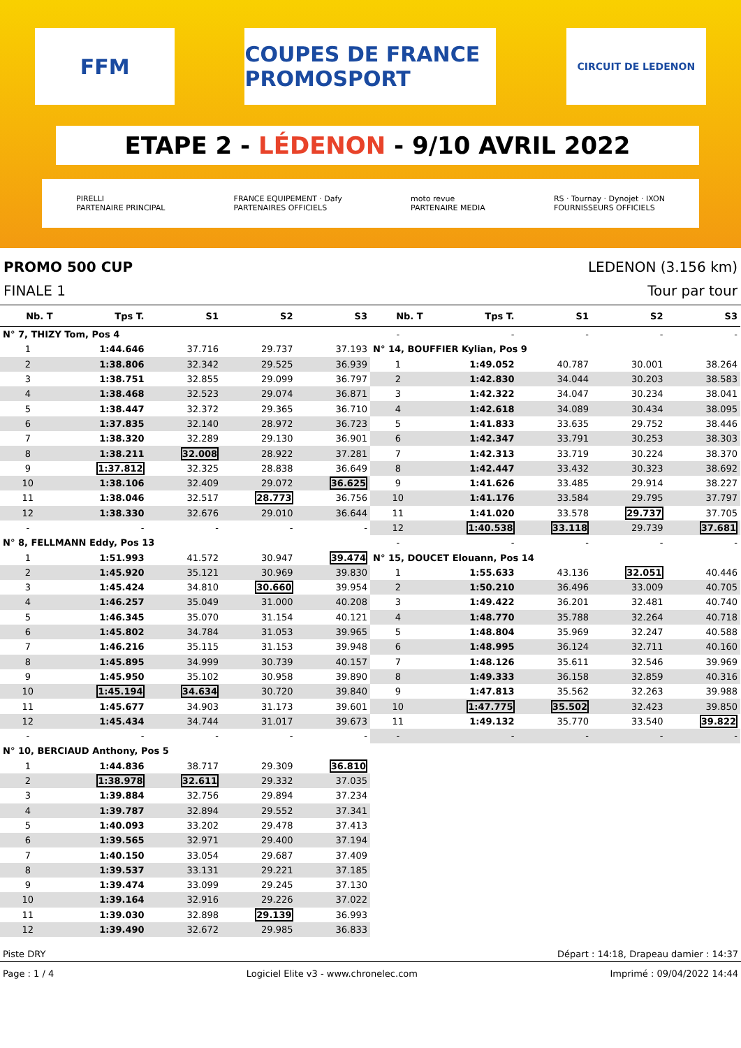FFM COUPES DE FRANCE PROMOSPORT
CIRCUIT DE LEDENON
ETAPE 2 - LÉDENON - 9/10 AVRIL 2022
PIRELLI
PARTENAIRE PRINCIPAL FRANCE EQUIPEMENT · Dafy
PARTENAIRES OFFICIELS moto revue
PARTENAIRE MEDIA RS · Tournay · Dynojet · IXON
FOURNISSEURS OFFICIELS
PROMO 500 CUP LEDENON (3.156 km)
FINALE 1 Tour par tour
| Nb. T | Tps T. | S1 | S2 | S3 |
| --- | --- | --- | --- | --- |
| N° 7, THIZY Tom, Pos 4 | | | | |
| 1 | 1:44.646 | 37.716 | 29.737 | 37.193 |
| 2 | 1:38.806 | 32.342 | 29.525 | 36.939 |
| 3 | 1:38.751 | 32.855 | 29.099 | 36.797 |
| 4 | 1:38.468 | 32.523 | 29.074 | 36.871 |
| 5 | 1:38.447 | 32.372 | 29.365 | 36.710 |
| 6 | 1:37.835 | 32.140 | 28.972 | 36.723 |
| 7 | 1:38.320 | 32.289 | 29.130 | 36.901 |
| 8 | 1:38.211 | 32.008 | 28.922 | 37.281 |
| 9 | 1:37.812 | 32.325 | 28.838 | 36.649 |
| 10 | 1:38.106 | 32.409 | 29.072 | 36.625 |
| 11 | 1:38.046 | 32.517 | 28.773 | 36.756 |
| 12 | 1:38.330 | 32.676 | 29.010 | 36.644 |
| - | - | - | - | - |
| N° 8, FELLMANN Eddy, Pos 13 | | | | |
| 1 | 1:51.993 | 41.572 | 30.947 | 39.474 |
| 2 | 1:45.920 | 35.121 | 30.969 | 39.830 |
| 3 | 1:45.424 | 34.810 | 30.660 | 39.954 |
| 4 | 1:46.257 | 35.049 | 31.000 | 40.208 |
| 5 | 1:46.345 | 35.070 | 31.154 | 40.121 |
| 6 | 1:45.802 | 34.784 | 31.053 | 39.965 |
| 7 | 1:46.216 | 35.115 | 31.153 | 39.948 |
| 8 | 1:45.895 | 34.999 | 30.739 | 40.157 |
| 9 | 1:45.950 | 35.102 | 30.958 | 39.890 |
| 10 | 1:45.194 | 34.634 | 30.720 | 39.840 |
| 11 | 1:45.677 | 34.903 | 31.173 | 39.601 |
| 12 | 1:45.434 | 34.744 | 31.017 | 39.673 |
| - | - | - | - | - |
| N° 10, BERCIAUD Anthony, Pos 5 | | | | |
| 1 | 1:44.836 | 38.717 | 29.309 | 36.810 |
| 2 | 1:38.978 | 32.611 | 29.332 | 37.035 |
| 3 | 1:39.884 | 32.756 | 29.894 | 37.234 |
| 4 | 1:39.787 | 32.894 | 29.552 | 37.341 |
| 5 | 1:40.093 | 33.202 | 29.478 | 37.413 |
| 6 | 1:39.565 | 32.971 | 29.400 | 37.194 |
| 7 | 1:40.150 | 33.054 | 29.687 | 37.409 |
| 8 | 1:39.537 | 33.131 | 29.221 | 37.185 |
| 9 | 1:39.474 | 33.099 | 29.245 | 37.130 |
| 10 | 1:39.164 | 32.916 | 29.226 | 37.022 |
| 11 | 1:39.030 | 32.898 | 29.139 | 36.993 |
| 12 | 1:39.490 | 32.672 | 29.985 | 36.833 |
| Nb. T | Tps T. | S1 | S2 | S3 |
| --- | --- | --- | --- | --- |
| - | - | - | - | - |
| N° 14, BOUFFIER Kylian, Pos 9 | | | | |
| 1 | 1:49.052 | 40.787 | 30.001 | 38.264 |
| 2 | 1:42.830 | 34.044 | 30.203 | 38.583 |
| 3 | 1:42.322 | 34.047 | 30.234 | 38.041 |
| 4 | 1:42.618 | 34.089 | 30.434 | 38.095 |
| 5 | 1:41.833 | 33.635 | 29.752 | 38.446 |
| 6 | 1:42.347 | 33.791 | 30.253 | 38.303 |
| 7 | 1:42.313 | 33.719 | 30.224 | 38.370 |
| 8 | 1:42.447 | 33.432 | 30.323 | 38.692 |
| 9 | 1:41.626 | 33.485 | 29.914 | 38.227 |
| 10 | 1:41.176 | 33.584 | 29.795 | 37.797 |
| 11 | 1:41.020 | 33.578 | 29.737 | 37.705 |
| 12 | 1:40.538 | 33.118 | 29.739 | 37.681 |
| - | - | - | - | - |
| N° 15, DOUCET Elouann, Pos 14 | | | | |
| 1 | 1:55.633 | 43.136 | 32.051 | 40.446 |
| 2 | 1:50.210 | 36.496 | 33.009 | 40.705 |
| 3 | 1:49.422 | 36.201 | 32.481 | 40.740 |
| 4 | 1:48.770 | 35.788 | 32.264 | 40.718 |
| 5 | 1:48.804 | 35.969 | 32.247 | 40.588 |
| 6 | 1:48.995 | 36.124 | 32.711 | 40.160 |
| 7 | 1:48.126 | 35.611 | 32.546 | 39.969 |
| 8 | 1:49.333 | 36.158 | 32.859 | 40.316 |
| 9 | 1:47.813 | 35.562 | 32.263 | 39.988 |
| 10 | 1:47.775 | 35.502 | 32.423 | 39.850 |
| 11 | 1:49.132 | 35.770 | 33.540 | 39.822 |
| - | - | - | - | - |
Piste DRY Départ : 14:18, Drapeau damier : 14:37
Page : 1 / 4 Logiciel Elite v3 - www.chronelec.com Imprimé : 09/04/2022 14:44